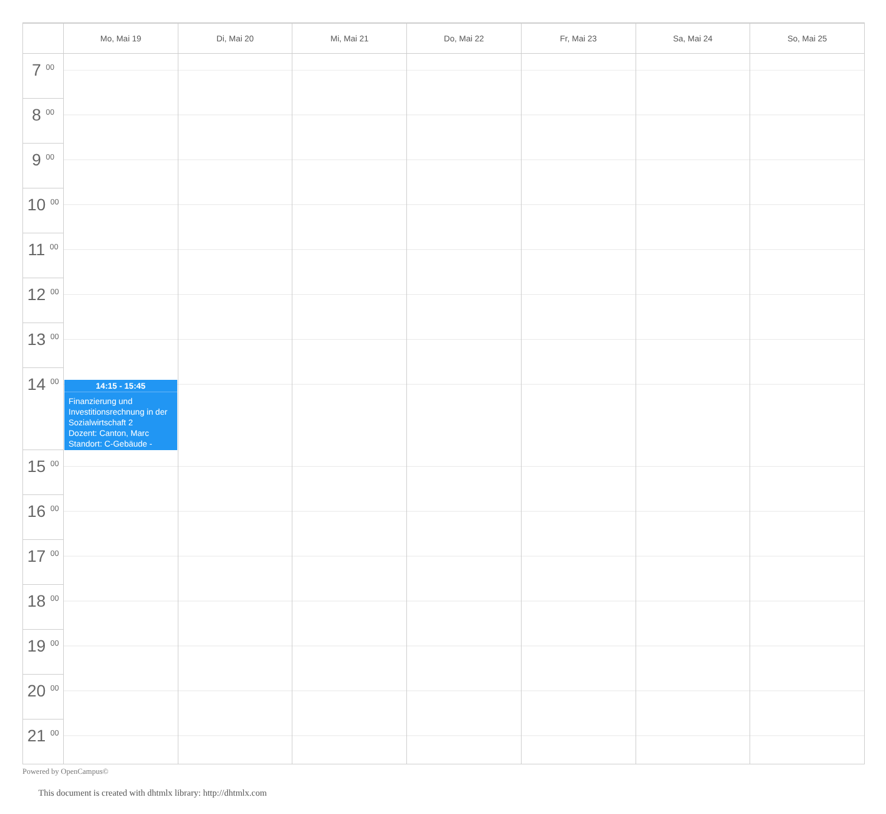| | Mo, Mai 19 | Di, Mai 20 | Mi, Mai 21 | Do, Mai 22 | Fr, Mai 23 | Sa, Mai 24 | So, Mai 25 |
| --- | --- | --- | --- | --- | --- | --- | --- |
| 7 <sup>00</sup> | | | | | | | |
| 8 <sup>00</sup> | | | | | | | |
| 9 <sup>00</sup> | | | | | | | |
| 10 <sup>00</sup> | | | | | | | |
| 11 <sup>00</sup> | | | | | | | |
| 12 <sup>00</sup> | | | | | | | |
| 13 <sup>00</sup> | | | | | | | |
| 14 <sup>00</sup> | 14:15 - 15:45 Finanzierung und Investitionsrechnung in der Sozialwirtschaft 2 Dozent: Canton, Marc Standort: C-Gebäude - | | | | | | |
| 15 <sup>00</sup> | | | | | | | |
| 16 <sup>00</sup> | | | | | | | |
| 17 <sup>00</sup> | | | | | | | |
| 18 <sup>00</sup> | | | | | | | |
| 19 <sup>00</sup> | | | | | | | |
| 20 <sup>00</sup> | | | | | | | |
| 21 <sup>00</sup> | | | | | | | |
Powered by OpenCampus©
This document is created with dhtmlx library: http://dhtmlx.com